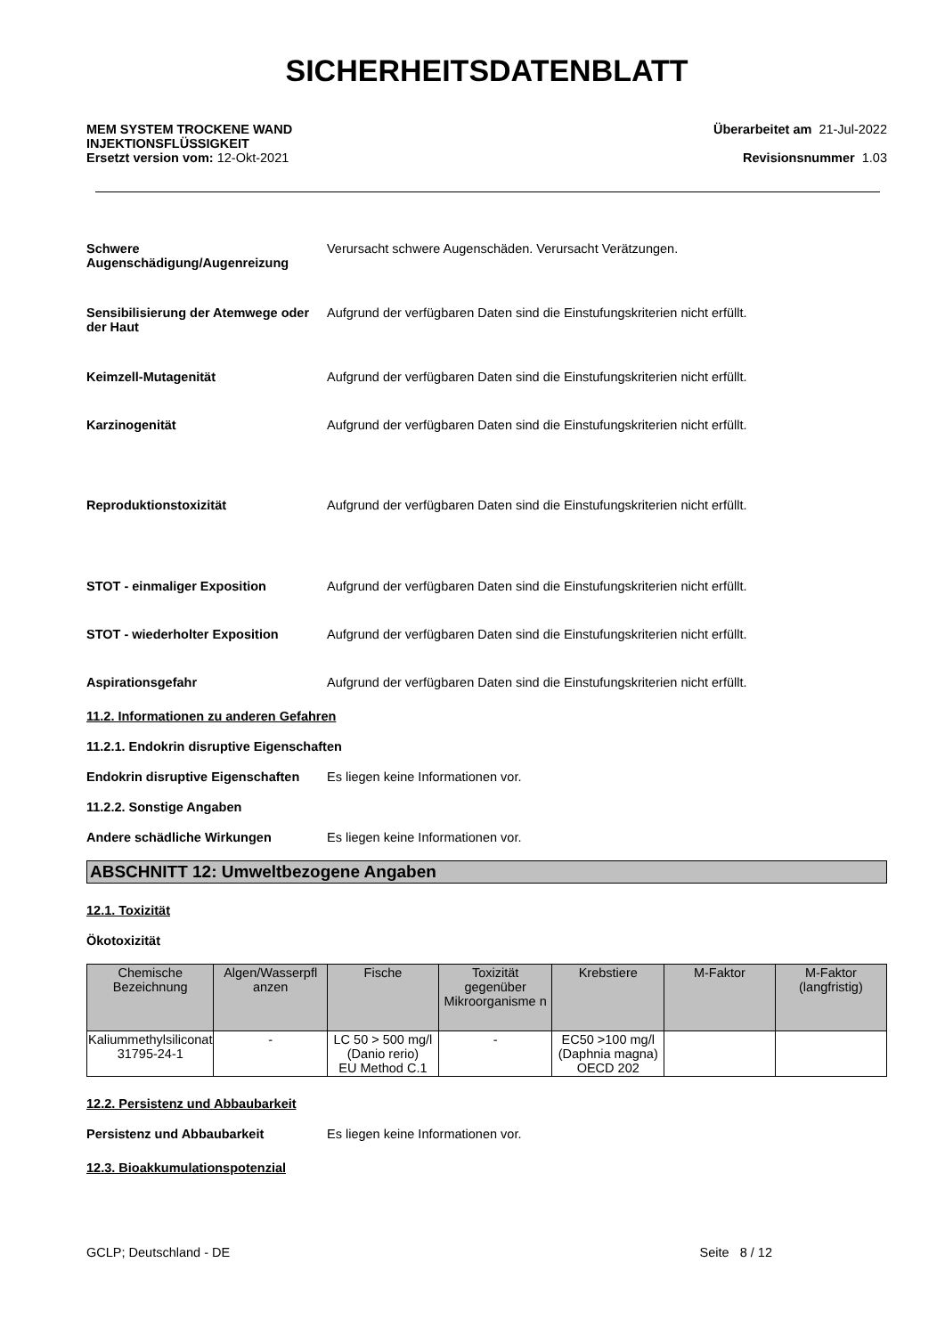SICHERHEITSDATENBLATT
MEM SYSTEM TROCKENE WAND
INJEKTIONSFLÜSSIGKEIT
Ersetzt version vom: 12-Okt-2021
Überarbeitet am 21-Jul-2022
Revisionsnummer 1.03
Schwere Augenschädigung/Augenreizung
Verursacht schwere Augenschäden. Verursacht Verätzungen.
Sensibilisierung der Atemwege oder der Haut
Aufgrund der verfügbaren Daten sind die Einstufungskriterien nicht erfüllt.
Keimzell-Mutagenität Aufgrund der verfügbaren Daten sind die Einstufungskriterien nicht erfüllt.
Karzinogenität Aufgrund der verfügbaren Daten sind die Einstufungskriterien nicht erfüllt.
Reproduktionstoxizität Aufgrund der verfügbaren Daten sind die Einstufungskriterien nicht erfüllt.
STOT - einmaliger Exposition Aufgrund der verfügbaren Daten sind die Einstufungskriterien nicht erfüllt.
STOT - wiederholter Exposition Aufgrund der verfügbaren Daten sind die Einstufungskriterien nicht erfüllt.
Aspirationsgefahr Aufgrund der verfügbaren Daten sind die Einstufungskriterien nicht erfüllt.
11.2. Informationen zu anderen Gefahren
11.2.1. Endokrin disruptive Eigenschaften
Endokrin disruptive Eigenschaften
Es liegen keine Informationen vor.
11.2.2. Sonstige Angaben
Andere schädliche Wirkungen Es liegen keine Informationen vor.
ABSCHNITT 12: Umweltbezogene Angaben
12.1. Toxizität
Ökotoxizität
| Chemische Bezeichnung | Algen/Wasserpfl anzen | Fische | Toxizität gegenüber Mikroorganisme n | Krebstiere | M-Faktor | M-Faktor (langfristig) |
| --- | --- | --- | --- | --- | --- | --- |
| Kaliummethylsiliconat 31795-24-1 | - | LC 50 > 500 mg/l (Danio rerio) EU Method C.1 | - | EC50 >100 mg/l (Daphnia magna) OECD 202 | | |
12.2. Persistenz und Abbaubarkeit
Persistenz und Abbaubarkeit Es liegen keine Informationen vor.
12.3. Bioakkumulationspotenzial
GCLP; Deutschland - DE Seite 8 / 12